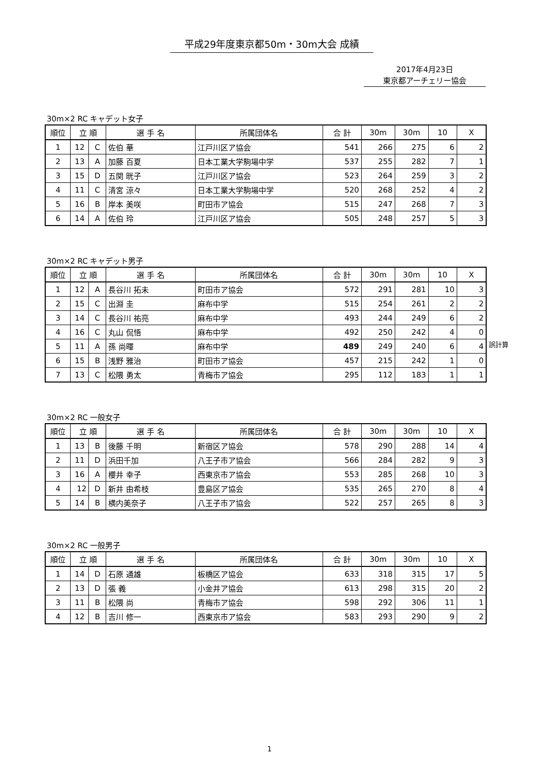平成29年度東京都50m・30m大会 成績
2017年4月23日
東京都アーチェリー協会
30m×2 RC キャデット女子
| 順位 | 立 順 | | 選 手 名 | 所属団体名 | 合 計 | 30m | 30m | 10 | X |
| --- | --- | --- | --- | --- | --- | --- | --- | --- | --- |
| 1 | 12 | C | 佐伯 華 | 江戸川区ア協会 | 541 | 266 | 275 | 6 | 2 |
| 2 | 13 | A | 加藤 百夏 | 日本工業大学駒場中学 | 537 | 255 | 282 | 7 | 1 |
| 3 | 15 | D | 五関 晄子 | 江戸川区ア協会 | 523 | 264 | 259 | 3 | 2 |
| 4 | 11 | C | 清宮 涼々 | 日本工業大学駒場中学 | 520 | 268 | 252 | 4 | 2 |
| 5 | 16 | B | 岸本 美咲 | 町田市ア協会 | 515 | 247 | 268 | 7 | 3 |
| 6 | 14 | A | 佐伯 玲 | 江戸川区ア協会 | 505 | 248 | 257 | 5 | 3 |
30m×2 RC キャデット男子
| 順位 | 立 順 | | 選 手 名 | 所属団体名 | 合 計 | 30m | 30m | 10 | X |
| --- | --- | --- | --- | --- | --- | --- | --- | --- | --- |
| 1 | 12 | A | 長谷川 拓未 | 町田市ア協会 | 572 | 291 | 281 | 10 | 3 |
| 2 | 15 | C | 出淵 圭 | 麻布中学 | 515 | 254 | 261 | 2 | 2 |
| 3 | 14 | C | 長谷川 祐亮 | 麻布中学 | 493 | 244 | 249 | 6 | 2 |
| 4 | 16 | C | 丸山 侃悟 | 麻布中学 | 492 | 250 | 242 | 4 | 0 |
| 5 | 11 | A | 孫 尚暉 | 麻布中学 | 489 | 249 | 240 | 6 | 4 |
| 6 | 15 | B | 浅野 雅治 | 町田市ア協会 | 457 | 215 | 242 | 1 | 0 |
| 7 | 13 | C | 松隈 勇太 | 青梅市ア協会 | 295 | 112 | 183 | 1 | 1 |
誤計算
30m×2 RC 一般女子
| 順位 | 立 順 | | 選 手 名 | 所属団体名 | 合 計 | 30m | 30m | 10 | X |
| --- | --- | --- | --- | --- | --- | --- | --- | --- | --- |
| 1 | 13 | B | 後藤 千明 | 新宿区ア協会 | 578 | 290 | 288 | 14 | 4 |
| 2 | 11 | D | 浜田千加 | 八王子市ア協会 | 566 | 284 | 282 | 9 | 3 |
| 3 | 16 | A | 櫻井 幸子 | 西東京市ア協会 | 553 | 285 | 268 | 10 | 3 |
| 4 | 12 | D | 新井 由希枝 | 豊島区ア協会 | 535 | 265 | 270 | 8 | 4 |
| 5 | 14 | B | 横内美奈子 | 八王子市ア協会 | 522 | 257 | 265 | 8 | 3 |
30m×2 RC 一般男子
| 順位 | 立 順 | | 選 手 名 | 所属団体名 | 合 計 | 30m | 30m | 10 | X |
| --- | --- | --- | --- | --- | --- | --- | --- | --- | --- |
| 1 | 14 | D | 石原 通雄 | 板橋区ア協会 | 633 | 318 | 315 | 17 | 5 |
| 2 | 13 | D | 張 義 | 小金井ア協会 | 613 | 298 | 315 | 20 | 2 |
| 3 | 11 | B | 松隈 尚 | 青梅市ア協会 | 598 | 292 | 306 | 11 | 1 |
| 4 | 12 | B | 吉川 修一 | 西東京市ア協会 | 583 | 293 | 290 | 9 | 2 |
1